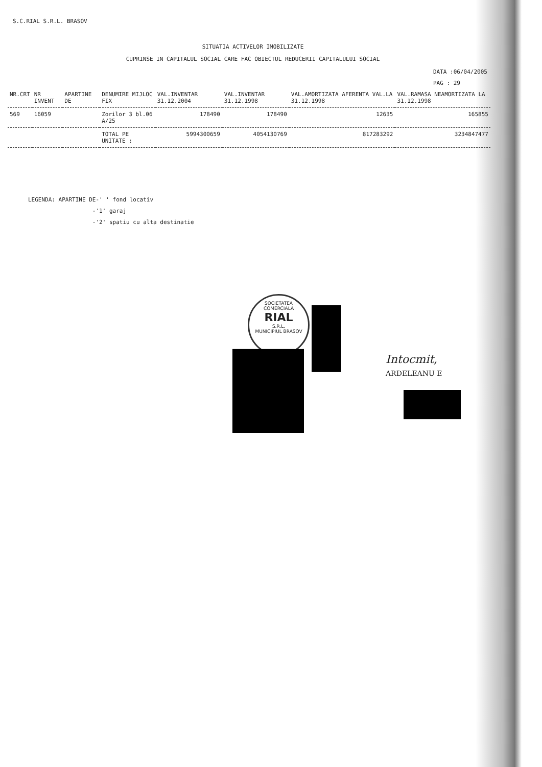S.C.RIAL S.R.L. BRASOV
SITUATIA ACTIVELOR IMOBILIZATE
CUPRINSE IN CAPITALUL SOCIAL CARE FAC OBIECTUL REDUCERII CAPITALULUI SOCIAL
DATA :06/04/2005
PAG : 29
| NR.CRT | NR INVENT | APARTINE DE | DENUMIRE MIJLOC FIX | VAL.INVENTAR 31.12.2004 | VAL.INVENTAR 31.12.1998 | VAL.AMORTIZATA AFERENTA VAL.LA 31.12.1998 | VAL.RAMASA NEAMORTIZATA LA 31.12.1998 |
| --- | --- | --- | --- | --- | --- | --- | --- |
| 569 | 16059 | | Zorilor 3 bl.06 A/25 | 178490 | 178490 | 12635 | 165855 |
| | | | TOTAL PE UNITATE : | 5994300659 | 4054130769 | 817283292 | 3234847477 |
LEGENDA: APARTINE DE-' ' fond locativ
-'1' garaj
-'2' spatiu cu alta destinatie
SOCIETATEA COMERCIALA
RIAL
S.R.L.
MUNICIPIUL BRASOV
Intocmit,
ARDELEANU E